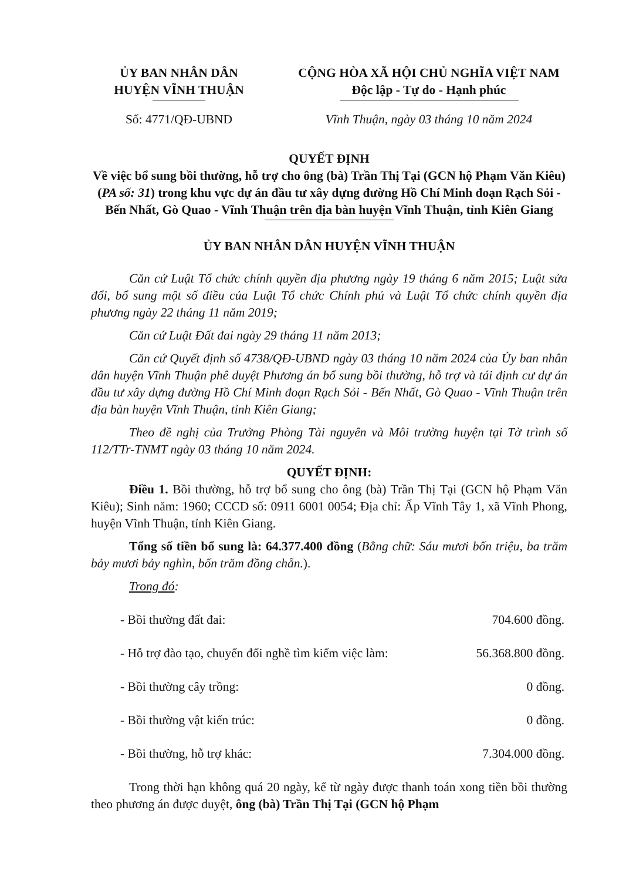ỦY BAN NHÂN DÂN
HUYỆN VĨNH THUẬN
Số: 4771/QĐ-UBND
CỘNG HÒA XÃ HỘI CHỦ NGHĨA VIỆT NAM
Độc lập - Tự do - Hạnh phúc
Vĩnh Thuận, ngày 03 tháng 10 năm 2024
QUYẾT ĐỊNH
Về việc bổ sung bồi thường, hỗ trợ cho ông (bà) Trần Thị Tại (GCN hộ Phạm Văn Kiêu) (PA số: 31) trong khu vực dự án đầu tư xây dựng đường Hồ Chí Minh đoạn Rạch Sỏi - Bến Nhất, Gò Quao - Vĩnh Thuận trên địa bàn huyện Vĩnh Thuận, tỉnh Kiên Giang
ỦY BAN NHÂN DÂN HUYỆN VĨNH THUẬN
Căn cứ Luật Tổ chức chính quyền địa phương ngày 19 tháng 6 năm 2015; Luật sửa đổi, bổ sung một số điều của Luật Tổ chức Chính phủ và Luật Tổ chức chính quyền địa phương ngày 22 tháng 11 năm 2019;
Căn cứ Luật Đất đai ngày 29 tháng 11 năm 2013;
Căn cứ Quyết định số 4738/QĐ-UBND ngày 03 tháng 10 năm 2024 của Ủy ban nhân dân huyện Vĩnh Thuận phê duyệt Phương án bổ sung bồi thường, hỗ trợ và tái định cư dự án đầu tư xây dựng đường Hồ Chí Minh đoạn Rạch Sỏi - Bến Nhất, Gò Quao - Vĩnh Thuận trên địa bàn huyện Vĩnh Thuận, tỉnh Kiên Giang;
Theo đề nghị của Trưởng Phòng Tài nguyên và Môi trường huyện tại Tờ trình số 112/TTr-TNMT ngày 03 tháng 10 năm 2024.
QUYẾT ĐỊNH:
Điều 1. Bồi thường, hỗ trợ bổ sung cho ông (bà) Trần Thị Tại (GCN hộ Phạm Văn Kiêu); Sinh năm: 1960; CCCD số: 0911 6001 0054; Địa chỉ: Ấp Vĩnh Tây 1, xã Vĩnh Phong, huyện Vĩnh Thuận, tỉnh Kiên Giang.
Tổng số tiền bổ sung là: 64.377.400 đồng (Bằng chữ: Sáu mươi bốn triệu, ba trăm bảy mươi bảy nghìn, bốn trăm đồng chẵn.).
Trong đó:
- Bồi thường đất đai: 704.600 đồng.
- Hỗ trợ đào tạo, chuyển đổi nghề tìm kiếm việc làm: 56.368.800 đồng.
- Bồi thường cây trồng: 0 đồng.
- Bồi thường vật kiến trúc: 0 đồng.
- Bồi thường, hỗ trợ khác: 7.304.000 đồng.
Trong thời hạn không quá 20 ngày, kể từ ngày được thanh toán xong tiền bồi thường theo phương án được duyệt, ông (bà) Trần Thị Tại (GCN hộ Phạm